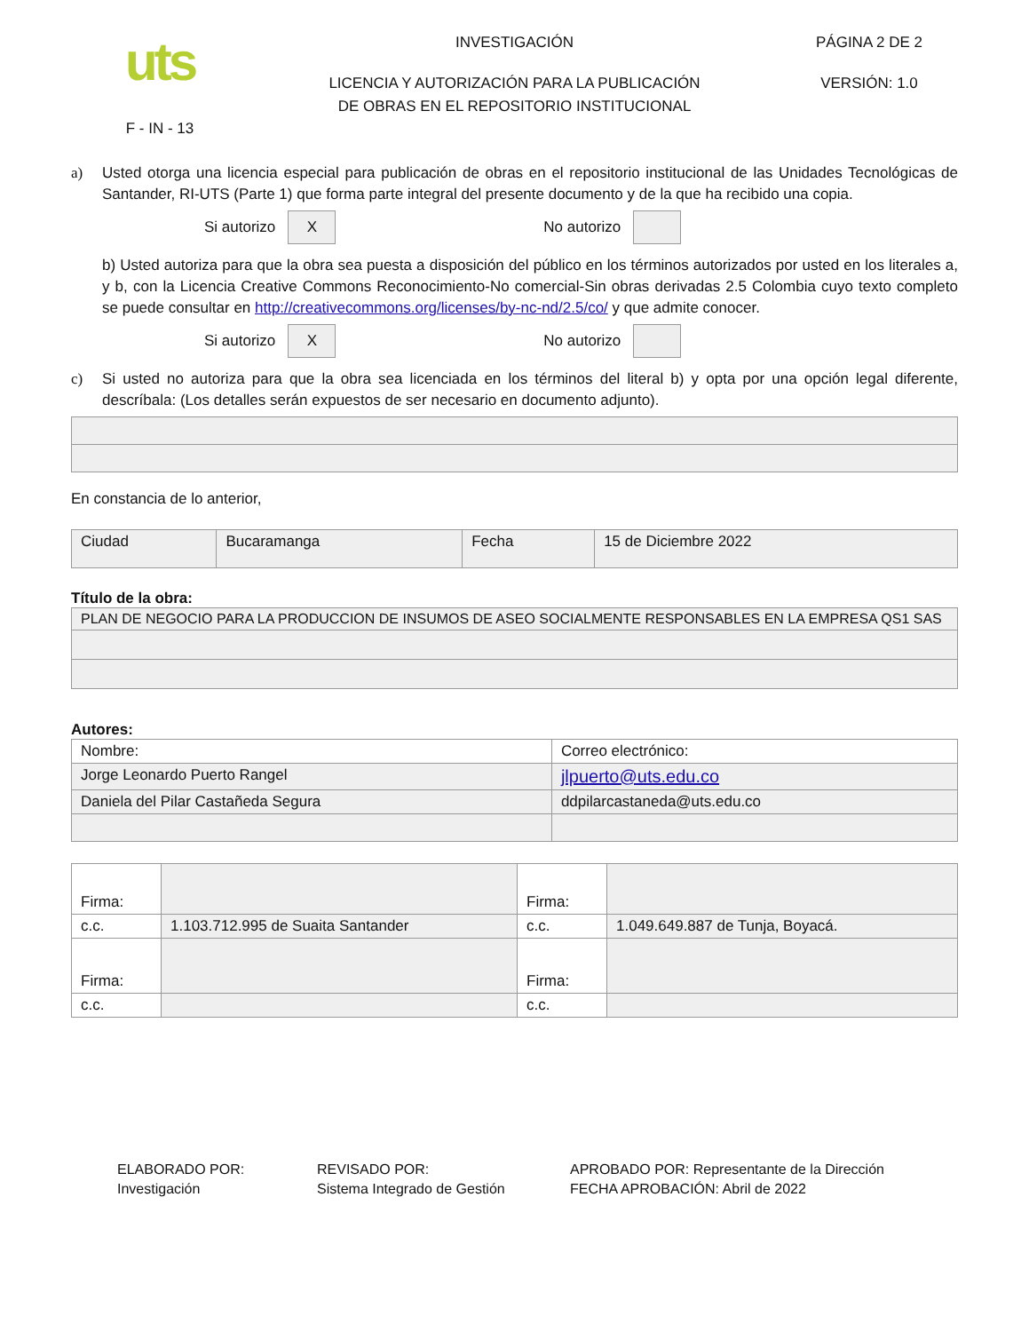uts
F - IN - 13
INVESTIGACIÓN
LICENCIA Y AUTORIZACIÓN PARA LA PUBLICACIÓN
DE OBRAS EN EL REPOSITORIO INSTITUCIONAL
PÁGINA 2 DE 2
VERSIÓN: 1.0
a) Usted otorga una licencia especial para publicación de obras en el repositorio institucional de las Unidades Tecnológicas de Santander, RI-UTS (Parte 1) que forma parte integral del presente documento y de la que ha recibido una copia.
Si autorizo
X
No autorizo
b) Usted autoriza para que la obra sea puesta a disposición del público en los términos autorizados por usted en los literales a, y b, con la Licencia Creative Commons Reconocimiento-No comercial-Sin obras derivadas 2.5 Colombia cuyo texto completo se puede consultar en http://creativecommons.org/licenses/by-nc-nd/2.5/co/ y que admite conocer.
Si autorizo
X
No autorizo
c) Si usted no autoriza para que la obra sea licenciada en los términos del literal b) y opta por una opción legal diferente, descríbala: (Los detalles serán expuestos de ser necesario en documento adjunto).
En constancia de lo anterior,
| Ciudad | Bucaramanga | Fecha | 15 de Diciembre 2022 |
Título de la obra:
| PLAN DE NEGOCIO PARA LA PRODUCCION DE INSUMOS DE ASEO SOCIALMENTE RESPONSABLES EN LA EMPRESA QS1 SAS |
Autores:
| Nombre: | Correo electrónico: |
| Jorge Leonardo Puerto Rangel | jlpuerto@uts.edu.co |
| Daniela del Pilar Castañeda Segura | ddpilarcastaneda@uts.edu.co |
| Firma: | | Firma: | |
| c.c. | 1.103.712.995 de Suaita Santander | c.c. | 1.049.649.887 de Tunja, Boyacá. |
| Firma: | | Firma: | |
| c.c. | | c.c. | |
ELABORADO POR:
Investigación
REVISADO POR:
Sistema Integrado de Gestión
APROBADO POR: Representante de la Dirección
FECHA APROBACIÓN: Abril de 2022